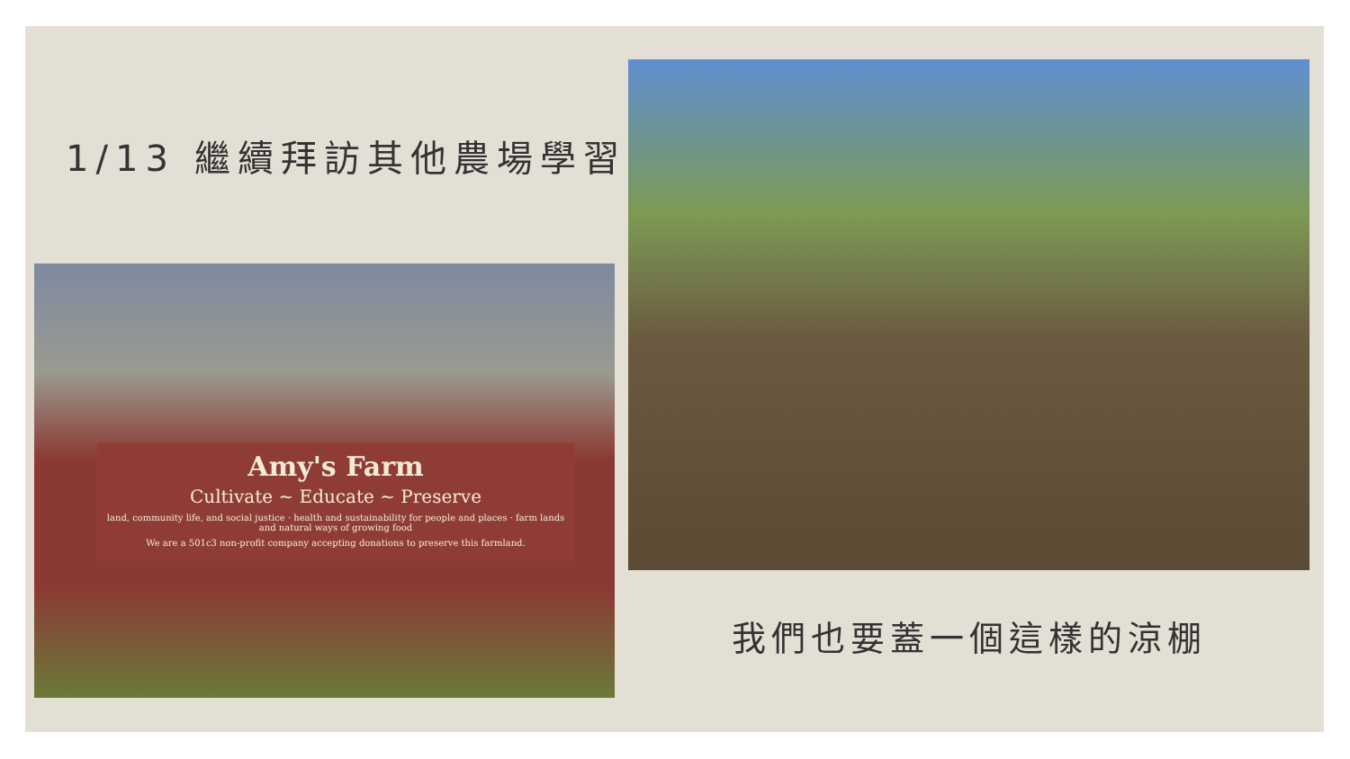1/13 繼續拜訪其他農場學習
Amy's Farm
Cultivate ~ Educate ~ Preserve
land, community life, and social justice · health and sustainability for people and places · farm lands and natural ways of growing food
We are a 501c3 non-profit company accepting donations to preserve this farmland.
我們也要蓋一個這樣的涼棚